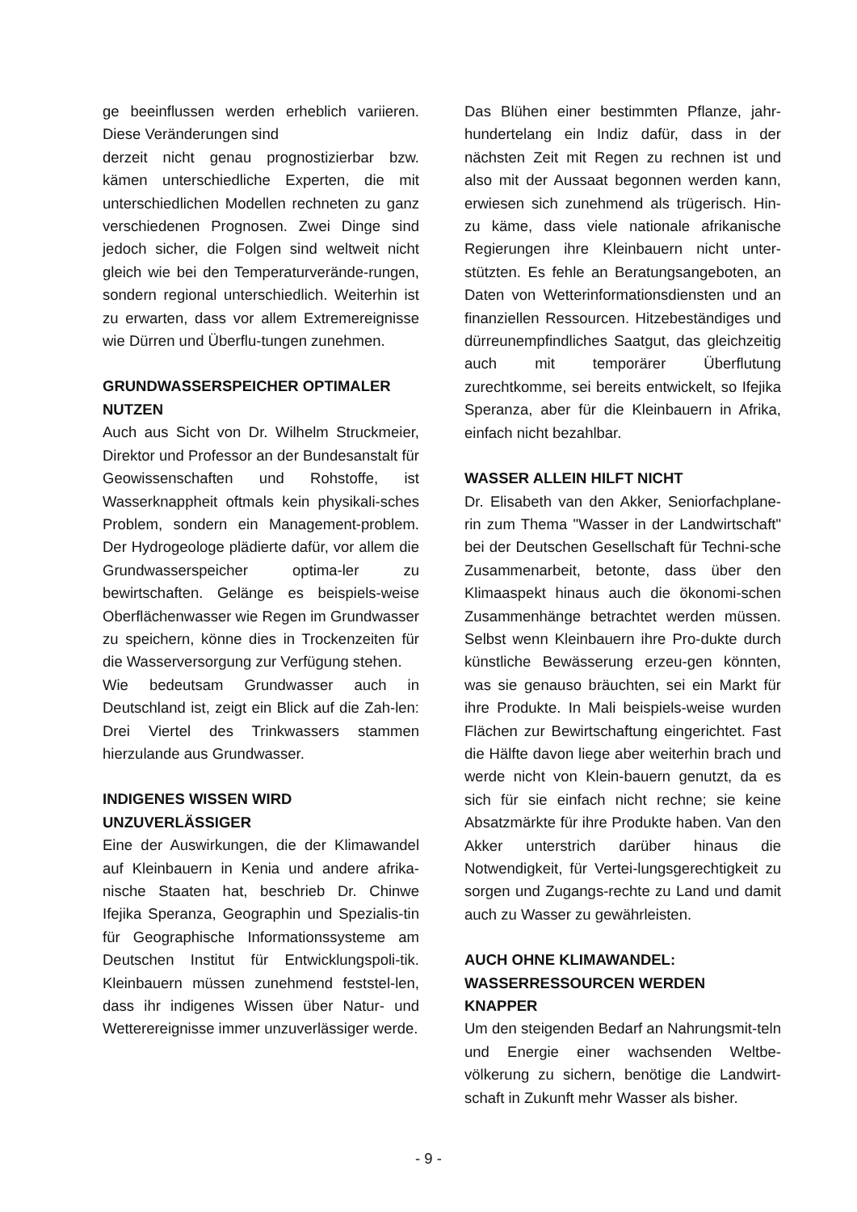ge beeinflussen werden erheblich variieren. Diese Veränderungen sind
derzeit nicht genau prognostizierbar bzw. kämen unterschiedliche Experten, die mit unterschiedlichen Modellen rechneten zu ganz verschiedenen Prognosen. Zwei Dinge sind jedoch sicher, die Folgen sind weltweit nicht gleich wie bei den Temperaturverände-rungen, sondern regional unterschiedlich. Weiterhin ist zu erwarten, dass vor allem Extremereignisse wie Dürren und Überflu-tungen zunehmen.
GRUNDWASSERSPEICHER OPTIMALER NUTZEN
Auch aus Sicht von Dr. Wilhelm Struckmeier, Direktor und Professor an der Bundesanstalt für Geowissenschaften und Rohstoffe, ist Wasserknappheit oftmals kein physikali-sches Problem, sondern ein Management-problem. Der Hydrogeologe plädierte dafür, vor allem die Grundwasserspeicher optima-ler zu bewirtschaften. Gelänge es beispiels-weise Oberflächenwasser wie Regen im Grundwasser zu speichern, könne dies in Trockenzeiten für die Wasserversorgung zur Verfügung stehen.
Wie bedeutsam Grundwasser auch in Deutschland ist, zeigt ein Blick auf die Zah-len: Drei Viertel des Trinkwassers stammen hierzulande aus Grundwasser.
INDIGENES WISSEN WIRD UNZUVERLÄSSIGER
Eine der Auswirkungen, die der Klimawandel auf Kleinbauern in Kenia und andere afrika-nische Staaten hat, beschrieb Dr. Chinwe Ifejika Speranza, Geographin und Spezialis-tin für Geographische Informationssysteme am Deutschen Institut für Entwicklungspoli-tik. Kleinbauern müssen zunehmend feststel-len, dass ihr indigenes Wissen über Natur- und Wetterereignisse immer unzuverlässiger werde.
Das Blühen einer bestimmten Pflanze, jahr-hundertelang ein Indiz dafür, dass in der nächsten Zeit mit Regen zu rechnen ist und also mit der Aussaat begonnen werden kann, erwiesen sich zunehmend als trügerisch. Hin-zu käme, dass viele nationale afrikanische Regierungen ihre Kleinbauern nicht unter-stützten. Es fehle an Beratungsangeboten, an Daten von Wetterinformationsdiensten und an finanziellen Ressourcen. Hitzebeständiges und dürreunempfindliches Saatgut, das gleichzeitig auch mit temporärer Überflutung zurechtkomme, sei bereits entwickelt, so Ifejika Speranza, aber für die Kleinbauern in Afrika, einfach nicht bezahlbar.
WASSER ALLEIN HILFT NICHT
Dr. Elisabeth van den Akker, Seniorfachplane-rin zum Thema "Wasser in der Landwirtschaft" bei der Deutschen Gesellschaft für Techni-sche Zusammenarbeit, betonte, dass über den Klimaaspekt hinaus auch die ökonomi-schen Zusammenhänge betrachtet werden müssen. Selbst wenn Kleinbauern ihre Pro-dukte durch künstliche Bewässerung erzeu-gen könnten, was sie genauso bräuchten, sei ein Markt für ihre Produkte. In Mali beispiels-weise wurden Flächen zur Bewirtschaftung eingerichtet. Fast die Hälfte davon liege aber weiterhin brach und werde nicht von Klein-bauern genutzt, da es sich für sie einfach nicht rechne; sie keine Absatzmärkte für ihre Produkte haben. Van den Akker unterstrich darüber hinaus die Notwendigkeit, für Vertei-lungsgerechtigkeit zu sorgen und Zugangs-rechte zu Land und damit auch zu Wasser zu gewährleisten.
AUCH OHNE KLIMAWANDEL: WASSERRESSOURCEN WERDEN KNAPPER
Um den steigenden Bedarf an Nahrungsmit-teln und Energie einer wachsenden Weltbe-völkerung zu sichern, benötige die Landwirt-schaft in Zukunft mehr Wasser als bisher.
- 9 -